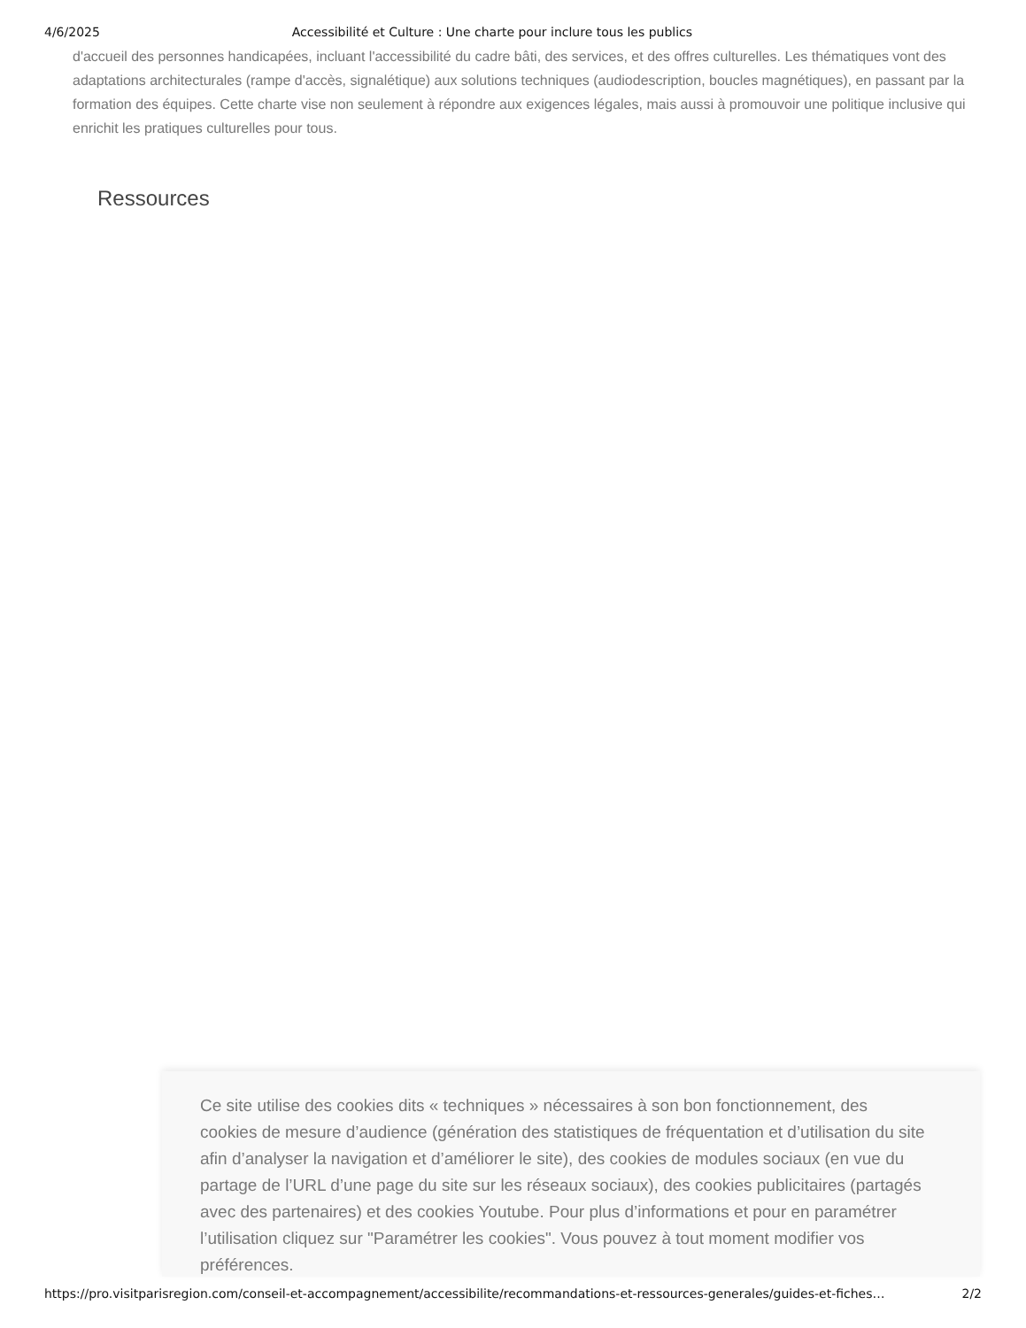4/6/2025 Accessibilité et Culture : Une charte pour inclure tous les publics
d'accueil des personnes handicapées, incluant l'accessibilité du cadre bâti, des services, et des offres culturelles. Les thématiques vont des adaptations architecturales (rampe d'accès, signalétique) aux solutions techniques (audiodescription, boucles magnétiques), en passant par la formation des équipes. Cette charte vise non seulement à répondre aux exigences légales, mais aussi à promouvoir une politique inclusive qui enrichit les pratiques culturelles pour tous.
Ressources
Ce site utilise des cookies dits « techniques » nécessaires à son bon fonctionnement, des cookies de mesure d’audience (génération des statistiques de fréquentation et d’utilisation du site afin d’analyser la navigation et d’améliorer le site), des cookies de modules sociaux (en vue du partage de l’URL d’une page du site sur les réseaux sociaux), des cookies publicitaires (partagés avec des partenaires) et des cookies Youtube. Pour plus d’informations et pour en paramétrer l’utilisation cliquez sur "Paramétrer les cookies". Vous pouvez à tout moment modifier vos préférences.
https://pro.visitparisregion.com/conseil-et-accompagnement/accessibilite/recommandations-et-ressources-generales/guides-et-fiches… 2/2